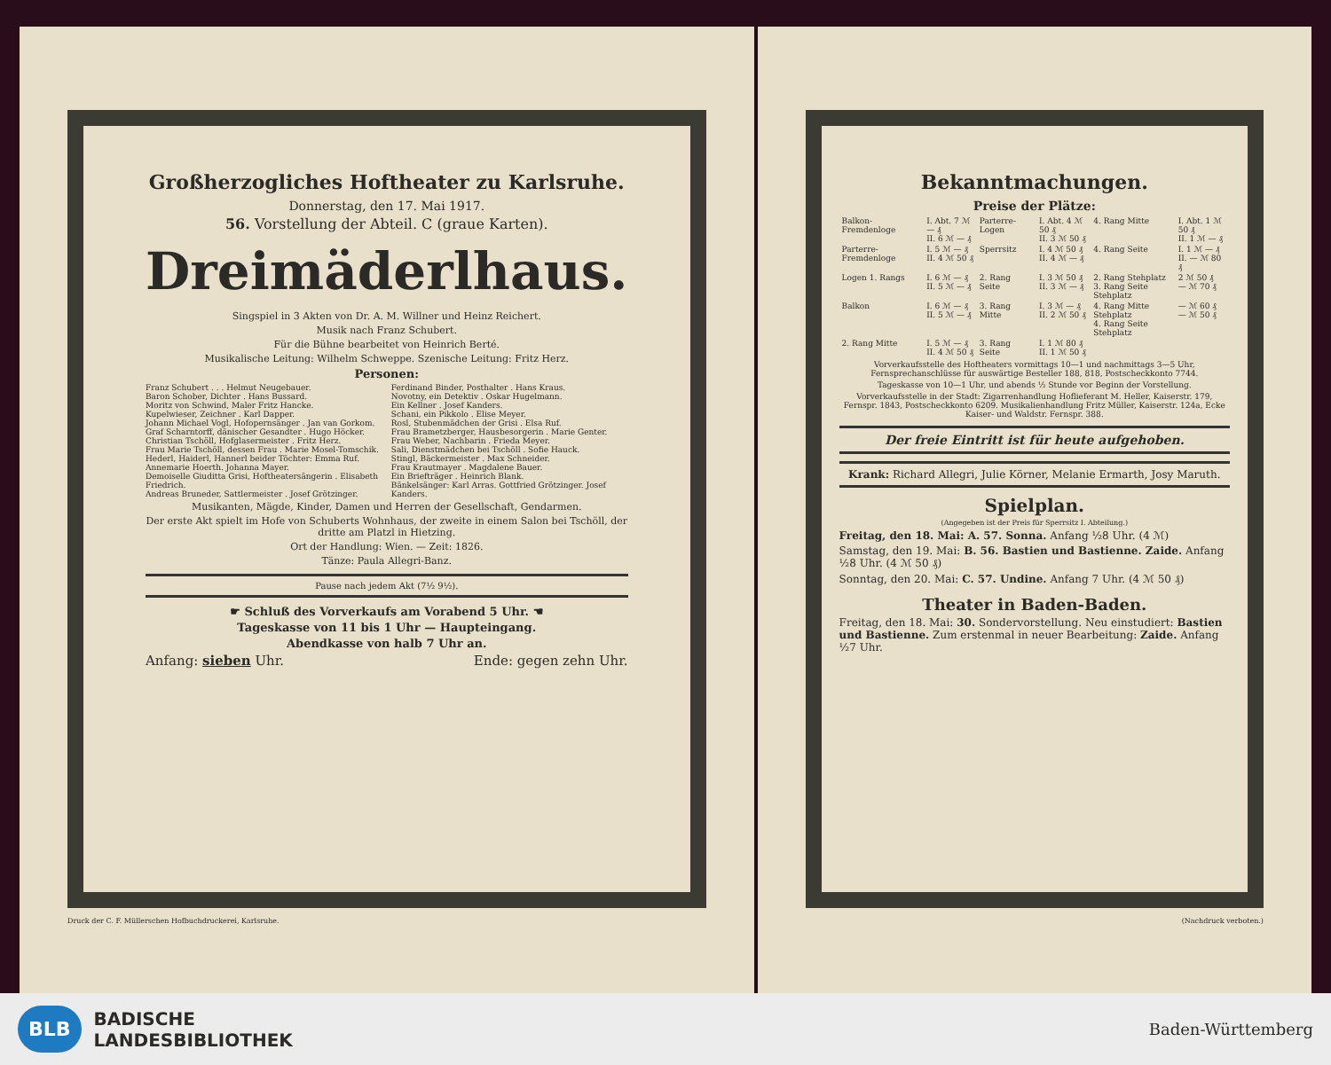Großherzogliches Hoftheater zu Karlsruhe.
Donnerstag, den 17. Mai 1917.
56. Vorstellung der Abteil. C (graue Karten).
Dreimäderlhaus.
Singspiel in 3 Akten von Dr. A. M. Willner und Heinz Reichert.
Musik nach Franz Schubert.
Für die Bühne bearbeitet von Heinrich Berté.
Musikalische Leitung: Wilhelm Schweppe. Szenische Leitung: Fritz Herz.
Personen:
Franz Schubert . . . Helmut Neugebauer.
Baron Schober, Dichter . Hans Bussard.
Moritz von Schwind, Maler Fritz Hancke.
Kupelwieser, Zeichner . Karl Dapper.
Johann Michael Vogl, Hofopernsänger . Jan van Gorkom.
Graf Scharntorff, dänischer Gesandter . Hugo Höcker.
Christian Tschöll, Hofglasermeister . Fritz Herz.
Frau Marie Tschöll, dessen Frau . Marie Mosel-Tomschik.
Hederl, Haiderl, Hannerl beider Töchter: Emma Ruf. Annemarie Hoerth. Johanna Mayer.
Demoiselle Giuditta Grisi, Hoftheatersängerin . Elisabeth Friedrich.
Andreas Bruneder, Sattlermeister . Josef Grötzinger.
Ferdinand Binder, Posthalter . Hans Kraus.
Novotny, ein Detektiv . Oskar Hugelmann.
Ein Kellner . Josef Kanders.
Schani, ein Pikkolo . Elise Meyer.
Rosl, Stubenmädchen der Grisi . Elsa Ruf.
Frau Brametzberger, Hausbesorgerin . Marie Genter.
Frau Weber, Nachbarin . Frieda Meyer.
Sali, Dienstmädchen bei Tschöll . Sofie Hauck.
Stingl, Bäckermeister . Max Schneider.
Frau Krautmayer . Magdalene Bauer.
Ein Briefträger . Heinrich Blank.
Bänkelsänger: Karl Arras. Gottfried Grötzinger. Josef Kanders.
Musikanten, Mägde, Kinder, Damen und Herren der Gesellschaft, Gendarmen.
Der erste Akt spielt im Hofe von Schuberts Wohnhaus, der zweite in einem Salon bei Tschöll, der dritte am Platzl in Hietzing.
Ort der Handlung: Wien. — Zeit: 1826.
Tänze: Paula Allegri-Banz.
Pause nach jedem Akt (7½ 9½).
☛ Schluß des Vorverkaufs am Vorabend 5 Uhr. ☚
Tageskasse von 11 bis 1 Uhr — Haupteingang.
Abendkasse von halb 7 Uhr an.
Anfang: sieben Uhr. Ende: gegen zehn Uhr.
Druck der C. F. Müllerschen Hofbuchdruckerei, Karlsruhe.
Bekanntmachungen.
Preise der Plätze:
| Balkon-Fremdenloge | I. Abt. 7 ℳ — ₰ II. 6 ℳ — ₰ | Parterre-Logen | I. Abt. 4 ℳ 50 ₰ II. 3 ℳ 50 ₰ | 4. Rang Mitte | I. Abt. 1 ℳ 50 ₰ II. 1 ℳ — ₰ |
| Parterre-Fremdenloge | I. 5 ℳ — ₰ II. 4 ℳ 50 ₰ | Sperrsitz | I. 4 ℳ 50 ₰ II. 4 ℳ — ₰ | 4. Rang Seite | I. 1 ℳ — ₰ II. — ℳ 80 ₰ |
| Logen 1. Rangs | I. 6 ℳ — ₰ II. 5 ℳ — ₰ | 2. Rang Seite | I. 3 ℳ 50 ₰ II. 3 ℳ — ₰ | 2. Rang Stehplatz 3. Rang Seite Stehplatz | 2 ℳ 50 ₰ — ℳ 70 ₰ |
| Balkon | I. 6 ℳ — ₰ II. 5 ℳ — ₰ | 3. Rang Mitte | I. 3 ℳ — ₰ II. 2 ℳ 50 ₰ | 4. Rang Mitte Stehplatz 4. Rang Seite Stehplatz | — ℳ 60 ₰ — ℳ 50 ₰ |
| 2. Rang Mitte | I. 5 ℳ — ₰ II. 4 ℳ 50 ₰ | 3. Rang Seite | I. 1 ℳ 80 ₰ II. 1 ℳ 50 ₰ | | |
Vorverkaufsstelle des Hoftheaters vormittags 10—1 und nachmittags 3—5 Uhr, Fernsprechanschlüsse für auswärtige Besteller 188, 818, Postscheckkonto 7744.
Tageskasse von 10—1 Uhr, und abends ½ Stunde vor Beginn der Vorstellung.
Vorverkaufsstelle in der Stadt: Zigarrenhandlung Hoflieferant M. Heller, Kaiserstr. 179, Fernspr. 1843, Postscheckkonto 6209. Musikalienhandlung Fritz Müller, Kaiserstr. 124a, Ecke Kaiser- und Waldstr. Fernspr. 388.
Der freie Eintritt ist für heute aufgehoben.
Krank: Richard Allegri, Julie Körner, Melanie Ermarth, Josy Maruth.
Spielplan.
(Angegeben ist der Preis für Sperrsitz I. Abteilung.)
Freitag, den 18. Mai: A. 57. Sonna. Anfang ½8 Uhr. (4 ℳ)
Samstag, den 19. Mai: B. 56. Bastien und Bastienne. Zaide. Anfang ½8 Uhr. (4 ℳ 50 ₰)
Sonntag, den 20. Mai: C. 57. Undine. Anfang 7 Uhr. (4 ℳ 50 ₰)
Theater in Baden-Baden.
Freitag, den 18. Mai: 30. Sondervorstellung. Neu einstudiert: Bastien und Bastienne. Zum erstenmal in neuer Bearbeitung: Zaide. Anfang ½7 Uhr.
(Nachdruck verboten.)
BLB
BADISCHE
LANDESBIBLIOTHEK
Baden-Württemberg